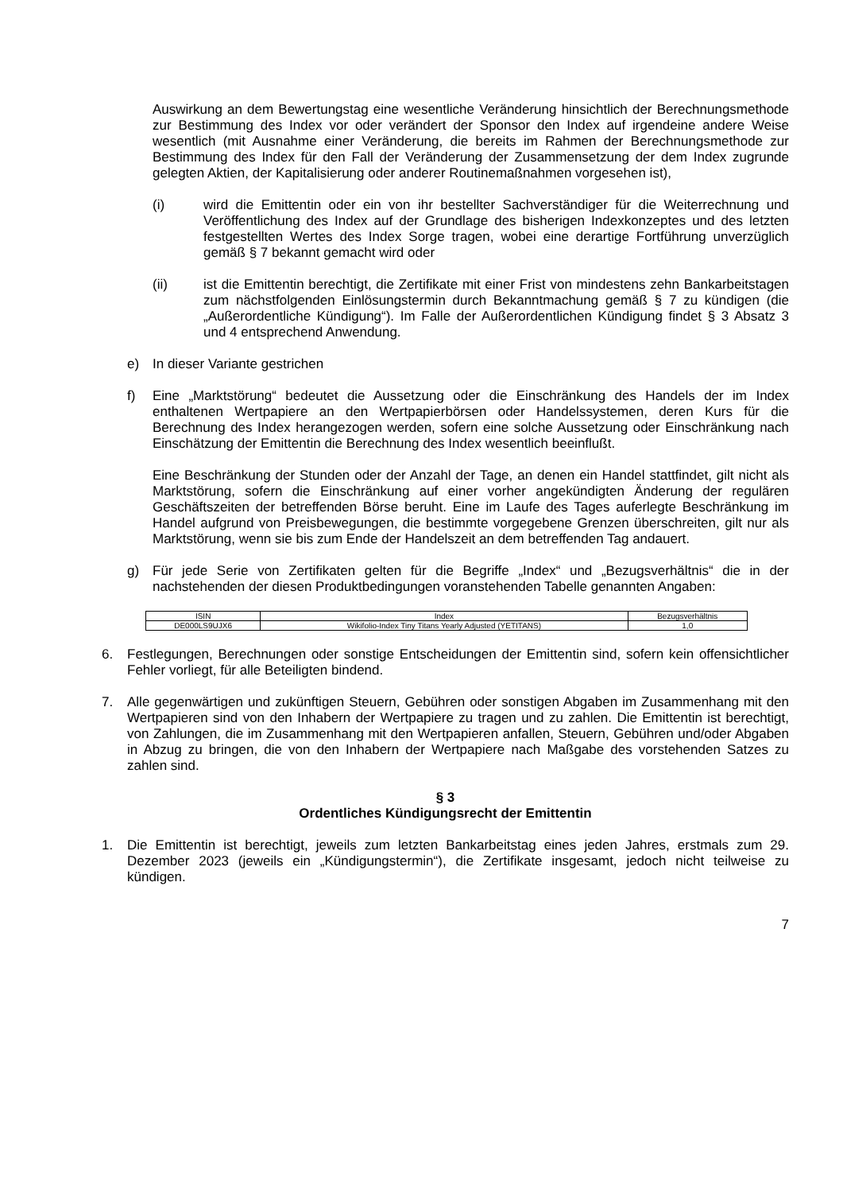Auswirkung an dem Bewertungstag eine wesentliche Veränderung hinsichtlich der Berechnungsmethode zur Bestimmung des Index vor oder verändert der Sponsor den Index auf irgendeine andere Weise wesentlich (mit Ausnahme einer Veränderung, die bereits im Rahmen der Berechnungsmethode zur Bestimmung des Index für den Fall der Veränderung der Zusammensetzung der dem Index zugrunde gelegten Aktien, der Kapitalisierung oder anderer Routinemaßnahmen vorgesehen ist),
(i) wird die Emittentin oder ein von ihr bestellter Sachverständiger für die Weiterrechnung und Veröffentlichung des Index auf der Grundlage des bisherigen Indexkonzeptes und des letzten festgestellten Wertes des Index Sorge tragen, wobei eine derartige Fortführung unverzüglich gemäß § 7 bekannt gemacht wird oder
(ii) ist die Emittentin berechtigt, die Zertifikate mit einer Frist von mindestens zehn Bankarbeitstagen zum nächstfolgenden Einlösungstermin durch Bekanntmachung gemäß § 7 zu kündigen (die „Außerordentliche Kündigung“). Im Falle der Außerordentlichen Kündigung findet § 3 Absatz 3 und 4 entsprechend Anwendung.
e) In dieser Variante gestrichen
f) Eine „Marktstörung“ bedeutet die Aussetzung oder die Einschränkung des Handels der im Index enthaltenen Wertpapiere an den Wertpapierbörsen oder Handelssystemen, deren Kurs für die Berechnung des Index herangezogen werden, sofern eine solche Aussetzung oder Einschränkung nach Einschätzung der Emittentin die Berechnung des Index wesentlich beeinflußt.
Eine Beschränkung der Stunden oder der Anzahl der Tage, an denen ein Handel stattfindet, gilt nicht als Marktstörung, sofern die Einschränkung auf einer vorher angekündigten Änderung der regulären Geschäftszeiten der betreffenden Börse beruht. Eine im Laufe des Tages auferlegte Beschränkung im Handel aufgrund von Preisbewegungen, die bestimmte vorgegebene Grenzen überschreiten, gilt nur als Marktstörung, wenn sie bis zum Ende der Handelszeit an dem betreffenden Tag andauert.
g) Für jede Serie von Zertifikaten gelten für die Begriffe „Index“ und „Bezugsverhältnis“ die in der nachstehenden der diesen Produktbedingungen voranstehenden Tabelle genannten Angaben:
| ISIN | Index | Bezugsverhältnis |
| --- | --- | --- |
| DE000LS9UJX6 | Wikifolio-Index Tiny Titans Yearly Adjusted (YETITANS) | 1,0 |
6. Festlegungen, Berechnungen oder sonstige Entscheidungen der Emittentin sind, sofern kein offensichtlicher Fehler vorliegt, für alle Beteiligten bindend.
7. Alle gegenwärtigen und zukünftigen Steuern, Gebühren oder sonstigen Abgaben im Zusammenhang mit den Wertpapieren sind von den Inhabern der Wertpapiere zu tragen und zu zahlen. Die Emittentin ist berechtigt, von Zahlungen, die im Zusammenhang mit den Wertpapieren anfallen, Steuern, Gebühren und/oder Abgaben in Abzug zu bringen, die von den Inhabern der Wertpapiere nach Maßgabe des vorstehenden Satzes zu zahlen sind.
§ 3
Ordentliches Kündigungsrecht der Emittentin
1. Die Emittentin ist berechtigt, jeweils zum letzten Bankarbeitstag eines jeden Jahres, erstmals zum 29. Dezember 2023 (jeweils ein „Kündigungstermin“), die Zertifikate insgesamt, jedoch nicht teilweise zu kündigen.
7